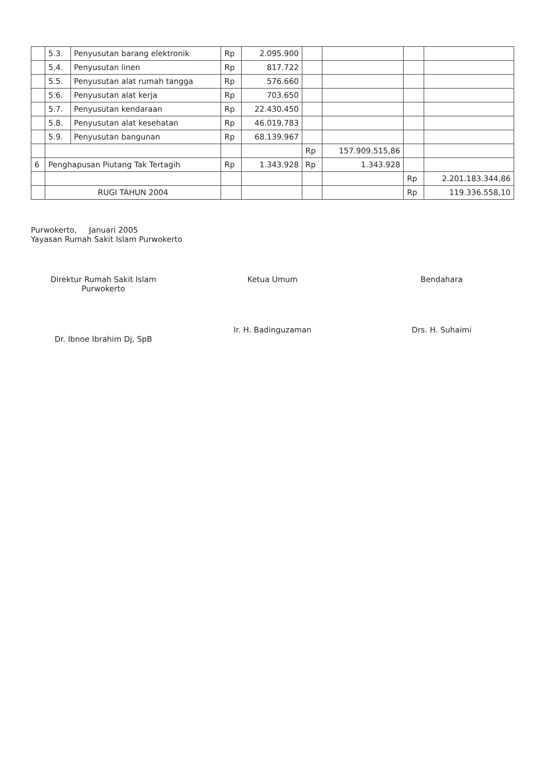| | 5.3. | Penyusutan barang elektronik | Rp | 2.095.900 | | | | |
| | 5.4. | Penyusutan linen | Rp | 817.722 | | | | |
| | 5.5. | Penyusutan alat rumah tangga | Rp | 576.660 | | | | |
| | 5.6. | Penyusutan alat kerja | Rp | 703.650 | | | | |
| | 5.7. | Penyusutan kendaraan | Rp | 22.430.450 | | | | |
| | 5.8. | Penyusutan alat kesehatan | Rp | 46.019.783 | | | | |
| | 5.9. | Penyusutan bangunan | Rp | 68.139.967 | | | | |
| | | | | | Rp | 157.909.515,86 | | |
| 6 | Penghapusan Piutang Tak Tertagih | | Rp | 1.343.928 | Rp | 1.343.928 | | |
| | | | | | | | Rp | 2.201.183.344,86 |
| | RUGI TAHUN 2004 | | | | | | Rp | 119.336.558,10 |
Purwokerto, Januari 2005
Yayasan Rumah Sakit Islam Purwokerto
Direktur Rumah Sakit Islam
Purwokerto
Dr. Ibnoe Ibrahim Dj, SpB
Ketua Umum
Ir. H. Badinguzaman
Bendahara
Drs. H. Suhaimi